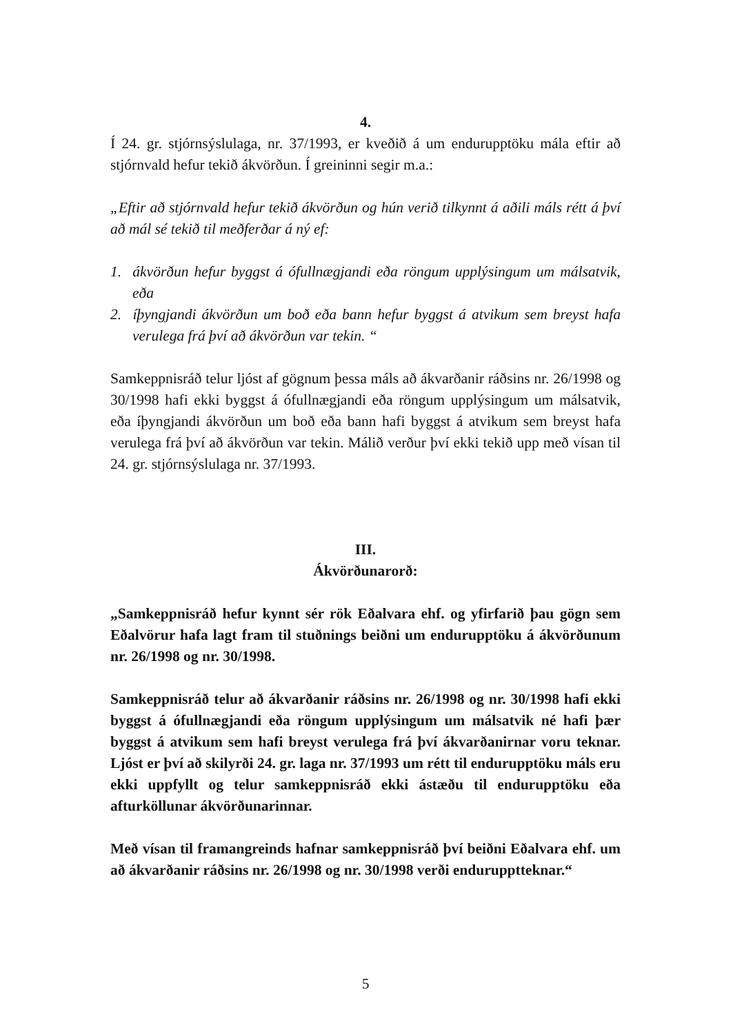4.
Í 24. gr. stjórnsýslulaga, nr. 37/1993, er kveðið á um endurupptöku mála eftir að stjórnvald hefur tekið ákvörðun. Í greininni segir m.a.:
„Eftir að stjórnvald hefur tekið ákvörðun og hún verið tilkynnt á aðili máls rétt á því að mál sé tekið til meðferðar á ný ef:
1. ákvörðun hefur byggst á ófullnægjandi eða röngum upplýsingum um málsatvik, eða
2. íþyngjandi ákvörðun um boð eða bann hefur byggst á atvikum sem breyst hafa verulega frá því að ákvörðun var tekin. “
Samkeppnisráð telur ljóst af gögnum þessa máls að ákvarðanir ráðsins nr. 26/1998 og 30/1998 hafi ekki byggst á ófullnægjandi eða röngum upplýsingum um málsatvik, eða íþyngjandi ákvörðun um boð eða bann hafi byggst á atvikum sem breyst hafa verulega frá því að ákvörðun var tekin. Málið verður því ekki tekið upp með vísan til 24. gr. stjórnsýslulaga nr. 37/1993.
III.
Ákvörðunarorð:
„Samkeppnisráð hefur kynnt sér rök Eðalvara ehf. og yfirfarið þau gögn sem Eðalvörur hafa lagt fram til stuðnings beiðni um endurupptöku á ákvörðunum nr. 26/1998 og nr. 30/1998.
Samkeppnisráð telur að ákvarðanir ráðsins nr. 26/1998 og nr. 30/1998 hafi ekki byggst á ófullnægjandi eða röngum upplýsingum um málsatvik né hafi þær byggst á atvikum sem hafi breyst verulega frá því ákvarðanirnar voru teknar. Ljóst er því að skilyrði 24. gr. laga nr. 37/1993 um rétt til endurupptöku máls eru ekki uppfyllt og telur samkeppnisráð ekki ástæðu til endurupptöku eða afturköllunar ákvörðunarinnar.
Með vísan til framangreinds hafnar samkeppnisráð því beiðni Eðalvara ehf. um að ákvarðanir ráðsins nr. 26/1998 og nr. 30/1998 verði endurupptteknar.“
5